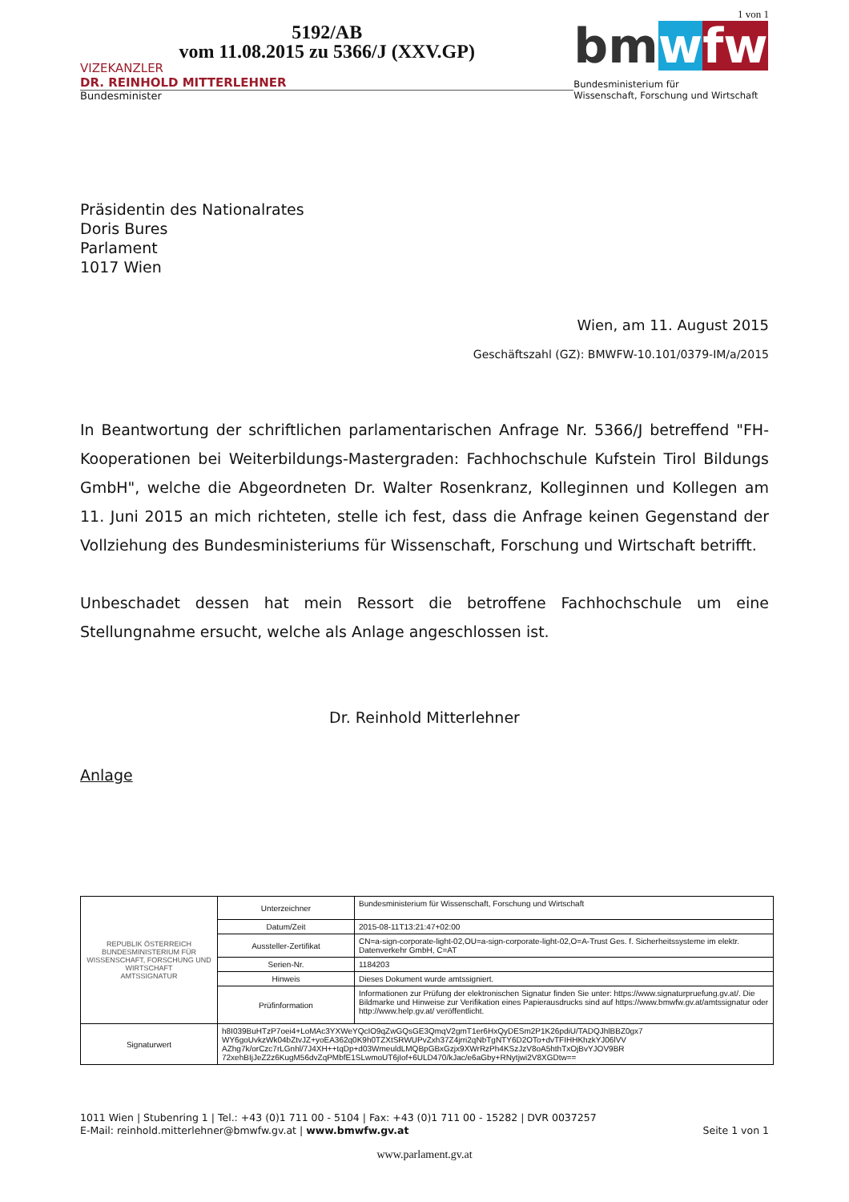5192/AB
vom 11.08.2015 zu 5366/J (XXV.GP)
VIZEKANZLER
DR. REINHOLD MITTERLEHNER
Bundesminister
1 von 1
bm w fw
Bundesministerium für
Wissenschaft, Forschung und Wirtschaft
Präsidentin des Nationalrates
Doris Bures
Parlament
1017 Wien
Wien, am 11. August 2015
Geschäftszahl (GZ): BMWFW-10.101/0379-IM/a/2015
In Beantwortung der schriftlichen parlamentarischen Anfrage Nr. 5366/J betreffend "FH-Kooperationen bei Weiterbildungs-Mastergraden: Fachhochschule Kufstein Tirol Bildungs GmbH", welche die Abgeordneten Dr. Walter Rosenkranz, Kolleginnen und Kollegen am 11. Juni 2015 an mich richteten, stelle ich fest, dass die Anfrage keinen Gegenstand der Vollziehung des Bundesministeriums für Wissenschaft, Forschung und Wirtschaft betrifft.
Unbeschadet dessen hat mein Ressort die betroffene Fachhochschule um eine Stellungnahme ersucht, welche als Anlage angeschlossen ist.
Dr. Reinhold Mitterlehner
Anlage
| REPUBLIK ÖSTERREICH BUNDESMINISTERIUM FÜR WISSENSCHAFT, FORSCHUNG UND WIRTSCHAFT AMTSSIGNATUR | Unterzeichner | Bundesministerium für Wissenschaft, Forschung und Wirtschaft |
| | Datum/Zeit | 2015-08-11T13:21:47+02:00 |
| | Aussteller-Zertifikat | CN=a-sign-corporate-light-02,OU=a-sign-corporate-light-02,O=A-Trust Ges. f. Sicherheitssysteme im elektr. Datenverkehr GmbH, C=AT |
| | Serien-Nr. | 1184203 |
| | Hinweis | Dieses Dokument wurde amtssigniert. |
| | Prüfinformation | Informationen zur Prüfung der elektronischen Signatur finden Sie unter: https://www.signaturpruefung.gv.at/. Die Bildmarke und Hinweise zur Verifikation eines Papierausdrucks sind auf https://www.bmwfw.gv.at/amtssignatur oder http://www.help.gv.at/ veröffentlicht. |
| Signaturwert | h8I039BuHTzP7oei4+LoMAc3YXWeYQcIO9qZwGQsGE3QmqV2gmT1er6HxQyDESm2P1K26pdiU/TADQJhlBBZ0gx7 WY6goUvkzWk04bZtvJZ+yoEA362q0K9h0TZXtSRWUPvZxh37Z4jrri2qNbTgNTY6D2OTo+dvTFIHHKhzkYJ06lVV AZhg7k/orCzc7rLGnhl/7J4XH++tqDp+d03WmeuldLMQBpGBxGzjx9XWrRzPh4KSzJzV8oA5hthTxOjBvYJOV9BR 72xehBIjJeZ2z6KugM56dvZqPMbfE1SLwmoUT6jIof+6ULD470/kJac/e6aGby+RNytjwi2V8XGDtw== | |
1011 Wien | Stubenring 1 | Tel.: +43 (0)1 711 00 - 5104 | Fax: +43 (0)1 711 00 - 15282 | DVR 0037257
E-Mail: reinhold.mitterlehner@bmwfw.gv.at | www.bmwfw.gv.at Seite 1 von 1
www.parlament.gv.at